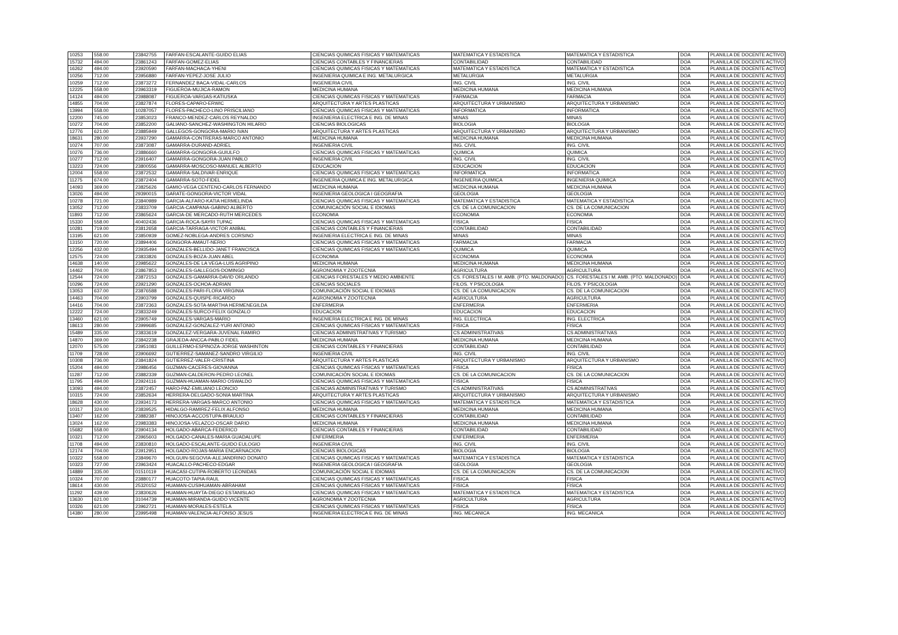| 10253 | 558.00 | 23842755 | FARFAN-ESCALANTE-GUIDO ELIAS | CIENCIAS QUIMICAS FISICAS Y MATEMATICAS | MATEMATICA Y ESTADISTICA | MATEMATICA Y ESTADISTICA | DOA | PLANILLA DE DOCENTE ACTIVO |
| 15732 | 494.00 | 23861243 | FARFAN-GOMEZ-ELIAS | CIENCIAS CONTABLES Y FINANCIERAS | CONTABILIDAD | CONTABILIDAD | DOA | PLANILLA DE DOCENTE ACTIVO |
| 16262 | 494.00 | 23920590 | FARFAN-MACHACA-YHENI | CIENCIAS QUIMICAS FISICAS Y MATEMATICAS | MATEMATICA Y ESTADISTICA | MATEMATICA Y ESTADISTICA | DOA | PLANILLA DE DOCENTE ACTIVO |
| 10256 | 712.00 | 23956880 | FARFAN-YEPEZ-JOSE JULIO | INGENIERIA QUIMICA E ING. METALURGICA | METALURGIA | METALURGIA | DOA | PLANILLA DE DOCENTE ACTIVO |
| 10259 | 712.00 | 23873272 | FERNANDEZ BACA-VIDAL-CARLOS | INGENIERIA CIVIL | ING. CIVIL | ING. CIVIL | DOA | PLANILLA DE DOCENTE ACTIVO |
| 12225 | 558.00 | 23963319 | FIGUEROA-MUJICA-RAMON | MEDICINA HUMANA | MEDICINA HUMANA | MEDICINA HUMANA | DOA | PLANILLA DE DOCENTE ACTIVO |
| 14124 | 494.00 | 23988087 | FIGUEROA-VARGAS-KATIUSKA | CIENCIAS QUIMICAS FISICAS Y MATEMATICAS | FARMACIA | FARMACIA | DOA | PLANILLA DE DOCENTE ACTIVO |
| 14855 | 704.00 | 23827874 | FLORES-CAPARO-ERWIC | ARQUITECTURA Y ARTES PLASTICAS | ARQUITECTURA Y URBANISMO | ARQUITECTURA Y URBANISMO | DOA | PLANILLA DE DOCENTE ACTIVO |
| 13994 | 558.00 | 10287057 | FLORES-PACHECO-LINO PRISCILIANO | CIENCIAS QUIMICAS FISICAS Y MATEMATICAS | INFORMATICA | INFORMATICA | DOA | PLANILLA DE DOCENTE ACTIVO |
| 12200 | 745.00 | 23853023 | FRANCO-MENDEZ-CARLOS REYNALDO | INGENIERIA ELECTRICA E ING. DE MINAS | MINAS | MINAS | DOA | PLANILLA DE DOCENTE ACTIVO |
| 10272 | 704.00 | 23852200 | GALIANO-SANCHEZ-WASHINGTON HILARIO | CIENCIAS BIOLOGICAS | BIOLOGIA | BIOLOGIA | DOA | PLANILLA DE DOCENTE ACTIVO |
| 12776 | 621.00 | 23885949 | GALLEGOS-GONGORA-MARIO IVAN | ARQUITECTURA Y ARTES PLASTICAS | ARQUITECTURA Y URBANISMO | ARQUITECTURA Y URBANISMO | DOA | PLANILLA DE DOCENTE ACTIVO |
| 18631 | 280.00 | 23937290 | GAMARRA-CONTRERAS-MARCO ANTONIO | MEDICINA HUMANA | MEDICINA HUMANA | MEDICINA HUMANA | DOA | PLANILLA DE DOCENTE ACTIVO |
| 10274 | 707.00 | 23873087 | GAMARRA-DURAND-ADRIEL | INGENIERIA CIVIL | ING. CIVIL | ING. CIVIL | DOA | PLANILLA DE DOCENTE ACTIVO |
| 10276 | 736.00 | 23886660 | GAMARRA-GONGORA-GUIULFO | CIENCIAS QUIMICAS FISICAS Y MATEMATICAS | QUIMICA | QUIMICA | DOA | PLANILLA DE DOCENTE ACTIVO |
| 10277 | 712.00 | 23916407 | GAMARRA-GONGORA-JUAN PABLO | INGENIERIA CIVIL | ING. CIVIL | ING. CIVIL | DOA | PLANILLA DE DOCENTE ACTIVO |
| 13223 | 724.00 | 23800556 | GAMARRA-MOSCOSO-MANUEL ALBERTO | EDUCACION | EDUCACION | EDUCACION | DOA | PLANILLA DE DOCENTE ACTIVO |
| 12004 | 558.00 | 23872532 | GAMARRA-SALDIVAR-ENRIQUE | CIENCIAS QUIMICAS FISICAS Y MATEMATICAS | INFORMATICA | INFORMATICA | DOA | PLANILLA DE DOCENTE ACTIVO |
| 11275 | 674.00 | 23872404 | GAMARRA-SOTO-FIDEL | INGENIERIA QUIMICA E ING. METALURGICA | INGENIERIA QUIMICA | INGENIERIA QUIMICA | DOA | PLANILLA DE DOCENTE ACTIVO |
| 14093 | 369.00 | 23825626 | GAMIO-VEGA CENTENO-CARLOS FERNANDO | MEDICINA HUMANA | MEDICINA HUMANA | MEDICINA HUMANA | DOA | PLANILLA DE DOCENTE ACTIVO |
| 13026 | 494.00 | 29390015 | GARATE-GONGORA-VICTOR VIDAL | INGENIERIA GEOLOGICA I GEOGRAFIA | GEOLOGIA | GEOLOGIA | DOA | PLANILLA DE DOCENTE ACTIVO |
| 10278 | 721.00 | 23840989 | GARCIA-ALFARO-KATIA HERMELINDA | CIENCIAS QUIMICAS FISICAS Y MATEMATICAS | MATEMATICA Y ESTADISTICA | MATEMATICA Y ESTADISTICA | DOA | PLANILLA DE DOCENTE ACTIVO |
| 13052 | 712.00 | 23833709 | GARCIA-CAMPANA-GABINO ALBERTO | COMUNICACIÓN SOCIAL E IDIOMAS | CS. DE LA COMUNICACION | CS. DE LA COMUNICACION | DOA | PLANILLA DE DOCENTE ACTIVO |
| 11893 | 712.00 | 23865624 | GARCIA-DE MERCADO-RUTH MERCEDES | ECONOMIA | ECONOMIA | ECONOMIA | DOA | PLANILLA DE DOCENTE ACTIVO |
| 15330 | 558.00 | 40402436 | GARCIA-ROCA-SAYRI TUPAC | CIENCIAS QUIMICAS FISICAS Y MATEMATICAS | FISICA | FISICA | DOA | PLANILLA DE DOCENTE ACTIVO |
| 10281 | 719.00 | 23812658 | GARCIA-TARRAGA-VICTOR ANIBAL | CIENCIAS CONTABLES Y FINANCIERAS | CONTABILIDAD | CONTABILIDAD | DOA | PLANILLA DE DOCENTE ACTIVO |
| 13195 | 621.00 | 23850939 | GOMEZ-NOBLEGA-ANDRES CORSINO | INGENIERIA ELECTRICA E ING. DE MINAS | MINAS | MINAS | DOA | PLANILLA DE DOCENTE ACTIVO |
| 13150 | 720.00 | 23894406 | GONGORA-AMAUT-NERIO | CIENCIAS QUIMICAS FISICAS Y MATEMATICAS | FARMACIA | FARMACIA | DOA | PLANILLA DE DOCENTE ACTIVO |
| 12256 | 432.00 | 23935494 | GONZALES-BELLIDO-JANET FRANCISCA | CIENCIAS QUIMICAS FISICAS Y MATEMATICAS | QUIMICA | QUIMICA | DOA | PLANILLA DE DOCENTE ACTIVO |
| 12575 | 724.00 | 23833826 | GONZALES-BOZA-JUAN ABEL | ECONOMIA | ECONOMIA | ECONOMIA | DOA | PLANILLA DE DOCENTE ACTIVO |
| 14638 | 140.00 | 23985622 | GONZALES-DE LA VEGA-LUIS AGRIPINO | MEDICINA HUMANA | MEDICINA HUMANA | MEDICINA HUMANA | DOA | PLANILLA DE DOCENTE ACTIVO |
| 14462 | 704.00 | 23867853 | GONZALES-GALLEGOS-DOMINGO | AGRONOMIA Y ZOOTECNIA | AGRICULTURA | AGRICULTURA | DOA | PLANILLA DE DOCENTE ACTIVO |
| 12544 | 724.00 | 23872153 | GONZALES-GAMARRA-DAVID ORLANDO | CIENCIAS FORESTALES Y MEDIO AMBIENTE | CS. FORESTALES I M. AMB. (PTO. MALDONADO) | CS. FORESTALES I M. AMB. (PTO. MALDONADO) | DOA | PLANILLA DE DOCENTE ACTIVO |
| 10296 | 724.00 | 23921290 | GONZALES-OCHOA-ADRIAN | CIENCIAS SOCIALES | FILOS. Y PSICOLOGIA | FILOS. Y PSICOLOGIA | DOA | PLANILLA DE DOCENTE ACTIVO |
| 13053 | 637.00 | 23876588 | GONZALES-PARI-FLORA VIRGINIA | COMUNICACIÓN SOCIAL E IDIOMAS | CS. DE LA COMUNICACION | CS. DE LA COMUNICACION | DOA | PLANILLA DE DOCENTE ACTIVO |
| 14463 | 704.00 | 23903799 | GONZALES-QUISPE-RICARDO | AGRONOMIA Y ZOOTECNIA | AGRICULTURA | AGRICULTURA | DOA | PLANILLA DE DOCENTE ACTIVO |
| 14416 | 704.00 | 23872363 | GONZALES-SOTA-MARTHA HERMENEGILDA | ENFERMERIA | ENFERMERIA | ENFERMERIA | DOA | PLANILLA DE DOCENTE ACTIVO |
| 12222 | 724.00 | 23833249 | GONZALES-SURCO-FELIX GONZALO | EDUCACION | EDUCACION | EDUCACION | DOA | PLANILLA DE DOCENTE ACTIVO |
| 13460 | 621.00 | 23905749 | GONZALES-VARGAS-MARIO | INGENIERIA ELECTRICA E ING. DE MINAS | ING. ELECTRICA | ING. ELECTRICA | DOA | PLANILLA DE DOCENTE ACTIVO |
| 18613 | 280.00 | 23999685 | GONZALEZ-GONZALEZ-YURI ANTONIO | CIENCIAS QUIMICAS FISICAS Y MATEMATICAS | FISICA | FISICA | DOA | PLANILLA DE DOCENTE ACTIVO |
| 15489 | 335.00 | 23833619 | GONZALEZ-VERGARA-JUVENAL RAMIRO | CIENCIAS ADMINISTRATIVAS Y TURISMO | CS ADMINISTRATIVAS | CS ADMINISTRATIVAS | DOA | PLANILLA DE DOCENTE ACTIVO |
| 14870 | 369.00 | 23842238 | GRAJEDA-ANCCA-PABLO FIDEL | MEDICINA HUMANA | MEDICINA HUMANA | MEDICINA HUMANA | DOA | PLANILLA DE DOCENTE ACTIVO |
| 12070 | 575.00 | 23951083 | GUILLERMO-ESPINOZA-JORGE WASHINTON | CIENCIAS CONTABLES Y FINANCIERAS | CONTABILIDAD | CONTABILIDAD | DOA | PLANILLA DE DOCENTE ACTIVO |
| 11709 | 728.00 | 23906692 | GUTIERREZ-SAMANEZ-SANDRO VIRGILIO | INGENIERIA CIVIL | ING. CIVIL | ING. CIVIL | DOA | PLANILLA DE DOCENTE ACTIVO |
| 10308 | 736.00 | 23841824 | GUTIERREZ-VALER-CRISTINA | ARQUITECTURA Y ARTES PLASTICAS | ARQUITECTURA Y URBANISMO | ARQUITECTURA Y URBANISMO | DOA | PLANILLA DE DOCENTE ACTIVO |
| 15204 | 494.00 | 23986456 | GUZMAN-CACERES-GIOVANNA | CIENCIAS QUIMICAS FISICAS Y MATEMATICAS | FISICA | FISICA | DOA | PLANILLA DE DOCENTE ACTIVO |
| 11287 | 712.00 | 23882339 | GUZMAN-CALDERON-PEDRO LEONEL | COMUNICACIÓN SOCIAL E IDIOMAS | CS. DE LA COMUNICACION | CS. DE LA COMUNICACION | DOA | PLANILLA DE DOCENTE ACTIVO |
| 11795 | 494.00 | 23924116 | GUZMAN-HUAMAN-MARIO OSWALDO | CIENCIAS QUIMICAS FISICAS Y MATEMATICAS | FISICA | FISICA | DOA | PLANILLA DE DOCENTE ACTIVO |
| 13093 | 494.00 | 23872457 | HARO-PAZ-EMILIANO LEONCIO | CIENCIAS ADMINISTRATIVAS Y TURISMO | CS ADMINISTRATIVAS | CS ADMINISTRATIVAS | DOA | PLANILLA DE DOCENTE ACTIVO |
| 10315 | 724.00 | 23852634 | HERRERA-DELGADO-SONIA MARTINA | ARQUITECTURA Y ARTES PLASTICAS | ARQUITECTURA Y URBANISMO | ARQUITECTURA Y URBANISMO | DOA | PLANILLA DE DOCENTE ACTIVO |
| 18628 | 430.00 | 23934173 | HERRERA-VARGAS-MARCO ANTONIO | CIENCIAS QUIMICAS FISICAS Y MATEMATICAS | MATEMATICA Y ESTADISTICA | MATEMATICA Y ESTADISTICA | DOA | PLANILLA DE DOCENTE ACTIVO |
| 10317 | 324.00 | 23839525 | HIDALGO-RAMIREZ-FELIX ALFONSO | MEDICINA HUMANA | MEDICINA HUMANA | MEDICINA HUMANA | DOA | PLANILLA DE DOCENTE ACTIVO |
| 13407 | 162.00 | 23882387 | HINOJOSA-ACCOSTUPA-BRAULIO | CIENCIAS CONTABLES Y FINANCIERAS | CONTABILIDAD | CONTABILIDAD | DOA | PLANILLA DE DOCENTE ACTIVO |
| 13024 | 162.00 | 23983383 | HINOJOSA-VELAZCO-OSCAR DARIO | MEDICINA HUMANA | MEDICINA HUMANA | MEDICINA HUMANA | DOA | PLANILLA DE DOCENTE ACTIVO |
| 15682 | 558.00 | 23904134 | HOLGADO-ABARCA-FEDERICO | CIENCIAS CONTABLES Y FINANCIERAS | CONTABILIDAD | CONTABILIDAD | DOA | PLANILLA DE DOCENTE ACTIVO |
| 10321 | 712.00 | 23965603 | HOLGADO-CANALES-MARIA GUADALUPE | ENFERMERIA | ENFERMERIA | ENFERMERIA | DOA | PLANILLA DE DOCENTE ACTIVO |
| 11708 | 494.00 | 23830810 | HOLGADO-ESCALANTE-GUIDO EULOGIO | INGENIERIA CIVIL | ING. CIVIL | ING. CIVIL | DOA | PLANILLA DE DOCENTE ACTIVO |
| 12174 | 704.00 | 23912951 | HOLGADO-ROJAS-MARIA ENCARNACION | CIENCIAS BIOLOGICAS | BIOLOGIA | BIOLOGIA | DOA | PLANILLA DE DOCENTE ACTIVO |
| 10322 | 558.00 | 23849670 | HOLGUIN-SEGOVIA-ALEJANDRINO DONATO | CIENCIAS QUIMICAS FISICAS Y MATEMATICAS | MATEMATICA Y ESTADISTICA | MATEMATICA Y ESTADISTICA | DOA | PLANILLA DE DOCENTE ACTIVO |
| 10323 | 727.00 | 23963424 | HUACALLO-PACHECO-EDGAR | INGENIERIA GEOLOGICA I GEOGRAFIA | GEOLOGIA | GEOLOGIA | DOA | PLANILLA DE DOCENTE ACTIVO |
| 14889 | 335.00 | 01510119 | HUACASI-CUTIPA-ROBERTO LEONIDAS | COMUNICACIÓN SOCIAL E IDIOMAS | CS. DE LA COMUNICACION | CS. DE LA COMUNICACION | DOA | PLANILLA DE DOCENTE ACTIVO |
| 10324 | 707.00 | 23880177 | HUACOTO-TAPIA-RAUL | CIENCIAS QUIMICAS FISICAS Y MATEMATICAS | FISICA | FISICA | DOA | PLANILLA DE DOCENTE ACTIVO |
| 18614 | 430.00 | 25320152 | HUAMAN-CUSIHUAMAN-ABRAHAM | CIENCIAS QUIMICAS FISICAS Y MATEMATICAS | FISICA | FISICA | DOA | PLANILLA DE DOCENTE ACTIVO |
| 11292 | 439.00 | 23830626 | HUAMAN-HUAYTA-DIEGO ESTANISLAO | CIENCIAS QUIMICAS FISICAS Y MATEMATICAS | MATEMATICA Y ESTADISTICA | MATEMATICA Y ESTADISTICA | DOA | PLANILLA DE DOCENTE ACTIVO |
| 13630 | 621.00 | 31044739 | HUAMAN-MIRANDA-GUIDO VICENTE | AGRONOMIA Y ZOOTECNIA | AGRICULTURA | AGRICULTURA | DOA | PLANILLA DE DOCENTE ACTIVO |
| 10326 | 621.00 | 23962721 | HUAMAN-MORALES-ESTELA | CIENCIAS QUIMICAS FISICAS Y MATEMATICAS | FISICA | FISICA | DOA | PLANILLA DE DOCENTE ACTIVO |
| 14380 | 280.00 | 23995498 | HUAMAN-VALENCIA-ALFONSO JESUS | INGENIERIA ELECTRICA E ING. DE MINAS | ING. MECANICA | ING. MECANICA | DOA | PLANILLA DE DOCENTE ACTIVO |